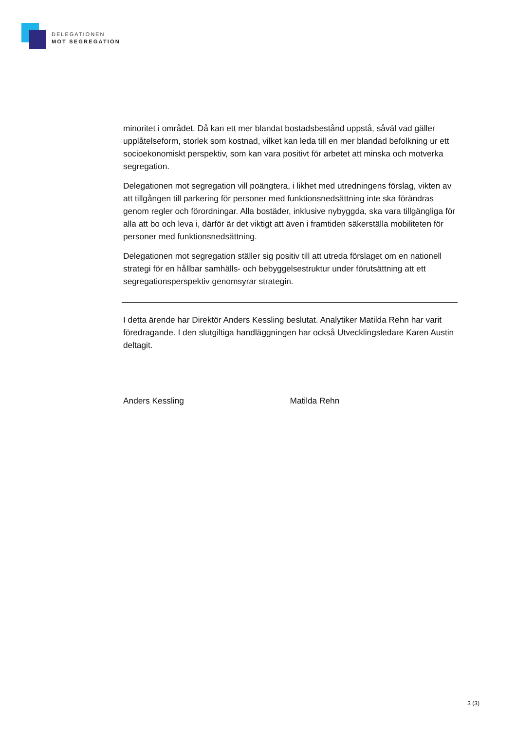DELEGATIONEN
MOT SEGREGATION
minoritet i området. Då kan ett mer blandat bostadsbestånd uppstå, såväl vad gäller upplåtelseform, storlek som kostnad, vilket kan leda till en mer blandad befolkning ur ett socioekonomiskt perspektiv, som kan vara positivt för arbetet att minska och motverka segregation.
Delegationen mot segregation vill poängtera, i likhet med utredningens förslag, vikten av att tillgången till parkering för personer med funktionsnedsättning inte ska förändras genom regler och förordningar. Alla bostäder, inklusive nybyggda, ska vara tillgängliga för alla att bo och leva i, därför är det viktigt att även i framtiden säkerställa mobiliteten för personer med funktionsnedsättning.
Delegationen mot segregation ställer sig positiv till att utreda förslaget om en nationell strategi för en hållbar samhälls- och bebyggelsestruktur under förutsättning att ett segregationsperspektiv genomsyrar strategin.
I detta ärende har Direktör Anders Kessling beslutat. Analytiker Matilda Rehn har varit föredragande. I den slutgiltiga handläggningen har också Utvecklingsledare Karen Austin deltagit.
Anders Kessling Matilda Rehn
3 (3)